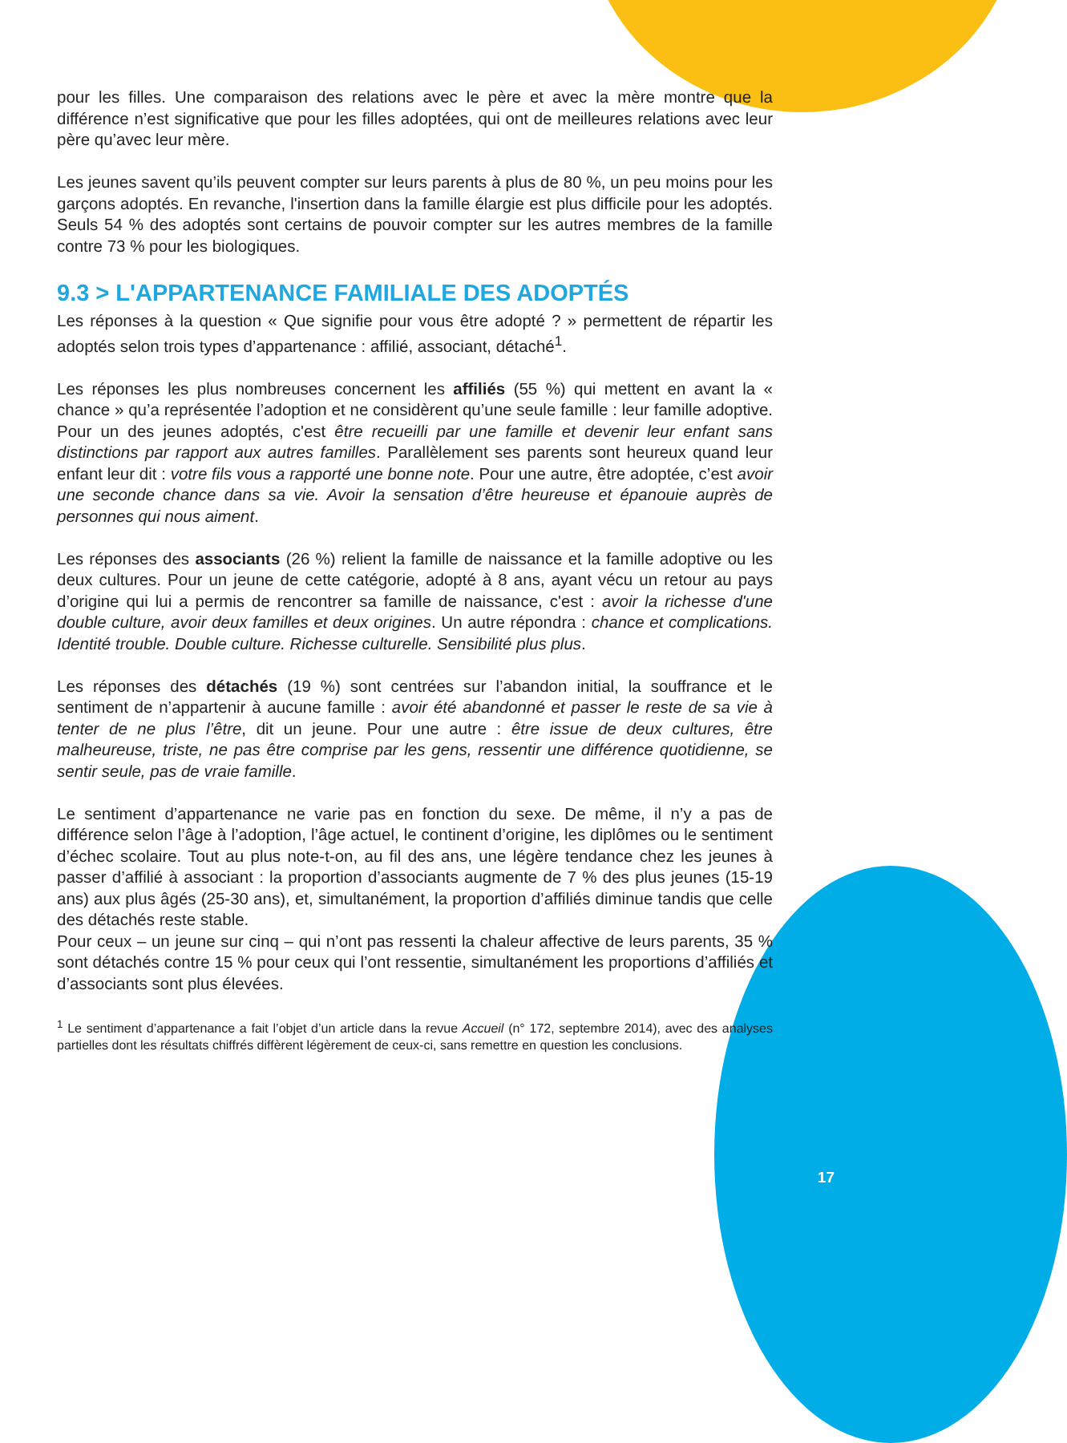pour les filles. Une comparaison des relations avec le père et avec la mère montre que la différence n’est significative que pour les filles adoptées, qui ont de meilleures relations avec leur père qu’avec leur mère.
Les jeunes savent qu’ils peuvent compter sur leurs parents à plus de 80 %, un peu moins pour les garçons adoptés. En revanche, l'insertion dans la famille élargie est plus difficile pour les adoptés. Seuls 54 % des adoptés sont certains de pouvoir compter sur les autres membres de la famille contre 73 % pour les biologiques.
9.3 > L'APPARTENANCE FAMILIALE DES ADOPTÉS
Les réponses à la question « Que signifie pour vous être adopté ? » permettent de répartir les adoptés selon trois types d’appartenance : affilié, associant, détaché<sup>1</sup>.
Les réponses les plus nombreuses concernent les affiliés (55 %) qui mettent en avant la « chance » qu’a représentée l’adoption et ne considèrent qu’une seule famille : leur famille adoptive. Pour un des jeunes adoptés, c'est être recueilli par une famille et devenir leur enfant sans distinctions par rapport aux autres familles. Parallèlement ses parents sont heureux quand leur enfant leur dit : votre fils vous a rapporté une bonne note. Pour une autre, être adoptée, c’est avoir une seconde chance dans sa vie. Avoir la sensation d’être heureuse et épanouie auprès de personnes qui nous aiment.
Les réponses des associants (26 %) relient la famille de naissance et la famille adoptive ou les deux cultures. Pour un jeune de cette catégorie, adopté à 8 ans, ayant vécu un retour au pays d’origine qui lui a permis de rencontrer sa famille de naissance, c'est : avoir la richesse d'une double culture, avoir deux familles et deux origines. Un autre répondra : chance et complications. Identité trouble. Double culture. Richesse culturelle. Sensibilité plus plus.
Les réponses des détachés (19 %) sont centrées sur l’abandon initial, la souffrance et le sentiment de n’appartenir à aucune famille : avoir été abandonné et passer le reste de sa vie à tenter de ne plus l’être, dit un jeune. Pour une autre : être issue de deux cultures, être malheureuse, triste, ne pas être comprise par les gens, ressentir une différence quotidienne, se sentir seule, pas de vraie famille.
Le sentiment d’appartenance ne varie pas en fonction du sexe. De même, il n’y a pas de différence selon l’âge à l’adoption, l’âge actuel, le continent d’origine, les diplômes ou le sentiment d’échec scolaire. Tout au plus note-t-on, au fil des ans, une légère tendance chez les jeunes à passer d’affilié à associant : la proportion d’associants augmente de 7 % des plus jeunes (15-19 ans) aux plus âgés (25-30 ans), et, simultanément, la proportion d’affiliés diminue tandis que celle des détachés reste stable.
Pour ceux – un jeune sur cinq – qui n’ont pas ressenti la chaleur affective de leurs parents, 35 % sont détachés contre 15 % pour ceux qui l’ont ressentie, simultanément les proportions d’affiliés et d’associants sont plus élevées.
<sup>1</sup> Le sentiment d’appartenance a fait l’objet d’un article dans la revue Accueil (n° 172, septembre 2014), avec des analyses partielles dont les résultats chiffrés diffèrent légèrement de ceux-ci, sans remettre en question les conclusions.
17